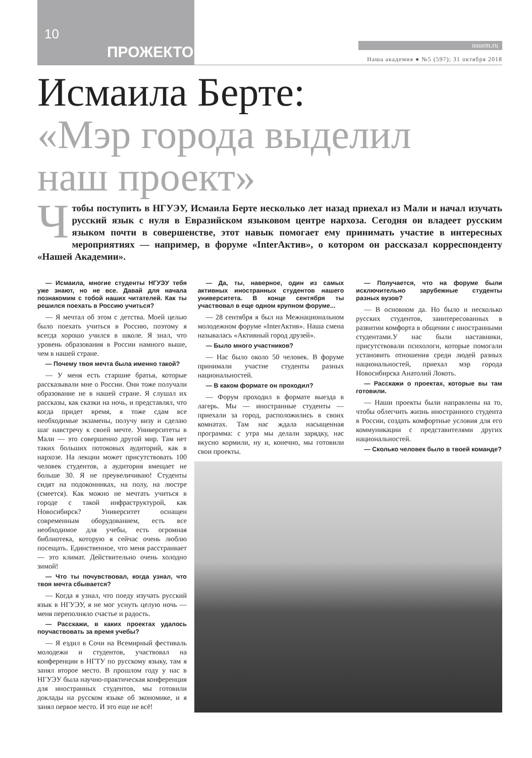10
ПРОЖЕКТОР nsuem.ru
Наша академия ● №5 (597); 31 октября 2018
Исмаила Берте:
«Мэр города выделил
наш проект»
Чтобы поступить в НГУЭУ, Исмаила Берте несколько лет назад приехал из Мали и начал изучать русский язык с нуля в Евразийском языковом центре нархоза. Сегодня он владеет русским языком почти в совершенстве, этот навык помогает ему принимать участие в интересных мероприятиях — например, в форуме «InterАктив», о котором он рассказал корреспонденту «Нашей Академии».
— Исмаила, многие студенты НГУЭУ тебя уже знают, но не все. Давай для начала познакомим с тобой наших читателей. Как ты решился поехать в Россию учиться?
— Я мечтал об этом с детства. Моей целью было поехать учиться в Россию, поэтому я всегда хорошо учился в школе. Я знал, что уровень образования в России намного выше, чем в нашей стране.
— Почему твоя мечта была именно такой?
— У меня есть старшие братья, которые рассказывали мне о России. Они тоже получали образование не в нашей стране. Я слушал их рассказы, как сказки на ночь, и представлял, что когда придет время, я тоже сдам все необходимые экзамены, получу визу и сделаю шаг навстречу к своей мечте. Университеты в Мали — это совершенно другой мир. Там нет таких больших потоковых аудиторий, как в нархозе. На лекции может присутствовать 100 человек студентов, а аудитория вмещает не больше 30. Я не преувеличиваю! Студенты сидят на подоконниках, на полу, на люстре (смеется). Как можно не мечтать учиться в городе с такой инфраструктурой, как Новосибирск? Университет оснащен современным оборудованием, есть все необходимое для учебы, есть огромная библиотека, которую я сейчас очень люблю посещать. Единственное, что меня расстраивает — это климат. Действительно очень холодно зимой!
— Что ты почувствовал, когда узнал, что твоя мечта сбывается?
— Когда я узнал, что поеду изучать русский язык в НГУЭУ, я не мог уснуть целую ночь — меня переполняло счастье и радость.
— Расскажи, в каких проектах удалось поучаствовать за время учебы?
— Я ездил в Сочи на Всемирный фестиваль молодежи и студентов, участвовал на конференции в НГТУ по русскому языку, там я занял второе место. В прошлом году у нас в НГУЭУ была научно-практическая конференция для иностранных студентов, мы готовили доклады на русском языке об экономике, и я занял первое место. И это еще не всё!
— Да, ты, наверное, один из самых активных иностранных студентов нашего университета. В конце сентября ты участвовал в еще одном крупном форуме...
— 28 сентября я был на Межнациональном молодежном форуме «InterАктив». Наша смена называлась «Активный город друзей».
— Было много участников?
— Нас было около 50 человек. В форуме принимали участие студенты разных национальностей.
— В каком формате он проходил?
— Форум проходил в формате выезда в лагерь. Мы — иностранные студенты — приехали за город, расположились в своих комнатах. Там нас ждала насыщенная программа: с утра мы делали зарядку, нас вкусно кормили, ну и, конечно, мы готовили свои проекты.
— Получается, что на форуме были исключительно зарубежные студенты разных вузов?
— В основном да. Но было и несколько русских студентов, заинтересованных в развитии комфорта в общении с иностранными студентами.У нас были наставники, присутствовали психологи, которые помогали установить отношения среди людей разных национальностей, приехал мэр города Новосибирска Анатолий Локоть.
— Расскажи о проектах, которые вы там готовили.
— Наши проекты были направлены на то, чтобы облегчить жизнь иностранного студента в России, создать комфортные условия для его коммуникации с представителями других национальностей.
— Сколько человек было в твоей команде?